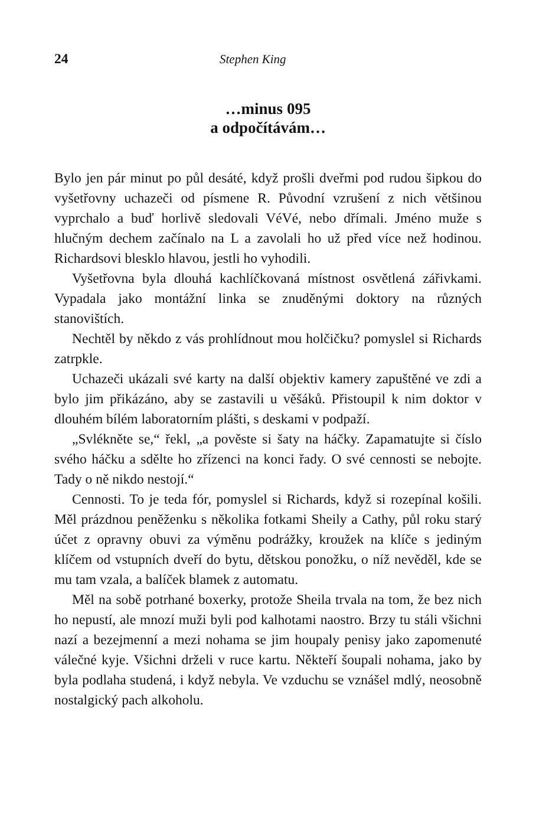24 Stephen King
…minus 095
a odpočítávám…
Bylo jen pár minut po půl desáté, když prošli dveřmi pod rudou šipkou do vyšetřovny uchazeči od písmene R. Původní vzrušení z nich většinou vyprchalo a buď horlivě sledovali VéVé, nebo dřímali. Jméno muže s hlučným dechem začínalo na L a zavolali ho už před více než hodinou. Richardsovi blesklo hlavou, jestli ho vyhodili.
Vyšetřovna byla dlouhá kachlíčkovaná místnost osvětlená zářivkami. Vypadala jako montážní linka se znuděnými doktory na různých stanovištích.
Nechtěl by někdo z vás prohlídnout mou holčičku? pomyslel si Richards zatrpkle.
Uchazeči ukázali své karty na další objektiv kamery zapuštěné ve zdi a bylo jim přikázáno, aby se zastavili u věšáků. Přistoupil k nim doktor v dlouhém bílém laboratorním plášti, s deskami v podpaží.
„Svlékněte se,“ řekl, „a pověste si šaty na háčky. Zapamatujte si číslo svého háčku a sdělte ho zřízenci na konci řady. O své cennosti se nebojte. Tady o ně nikdo nestojí.“
Cennosti. To je teda fór, pomyslel si Richards, když si rozepínal košili. Měl prázdnou peněženku s několika fotkami Sheily a Cathy, půl roku starý účet z opravny obuvi za výměnu podrážky, kroužek na klíče s jediným klíčem od vstupních dveří do bytu, dětskou ponožku, o níž nevěděl, kde se mu tam vzala, a balíček blamek z automatu.
Měl na sobě potrhané boxerky, protože Sheila trvala na tom, že bez nich ho nepustí, ale mnozí muži byli pod kalhotami naostro. Brzy tu stáli všichni nazí a bezejmenní a mezi nohama se jim houpaly penisy jako zapomenuté válečné kyje. Všichni drželi v ruce kartu. Někteří šoupali nohama, jako by byla podlaha studená, i když nebyla. Ve vzduchu se vznášel mdlý, neosobně nostalgický pach alkoholu.